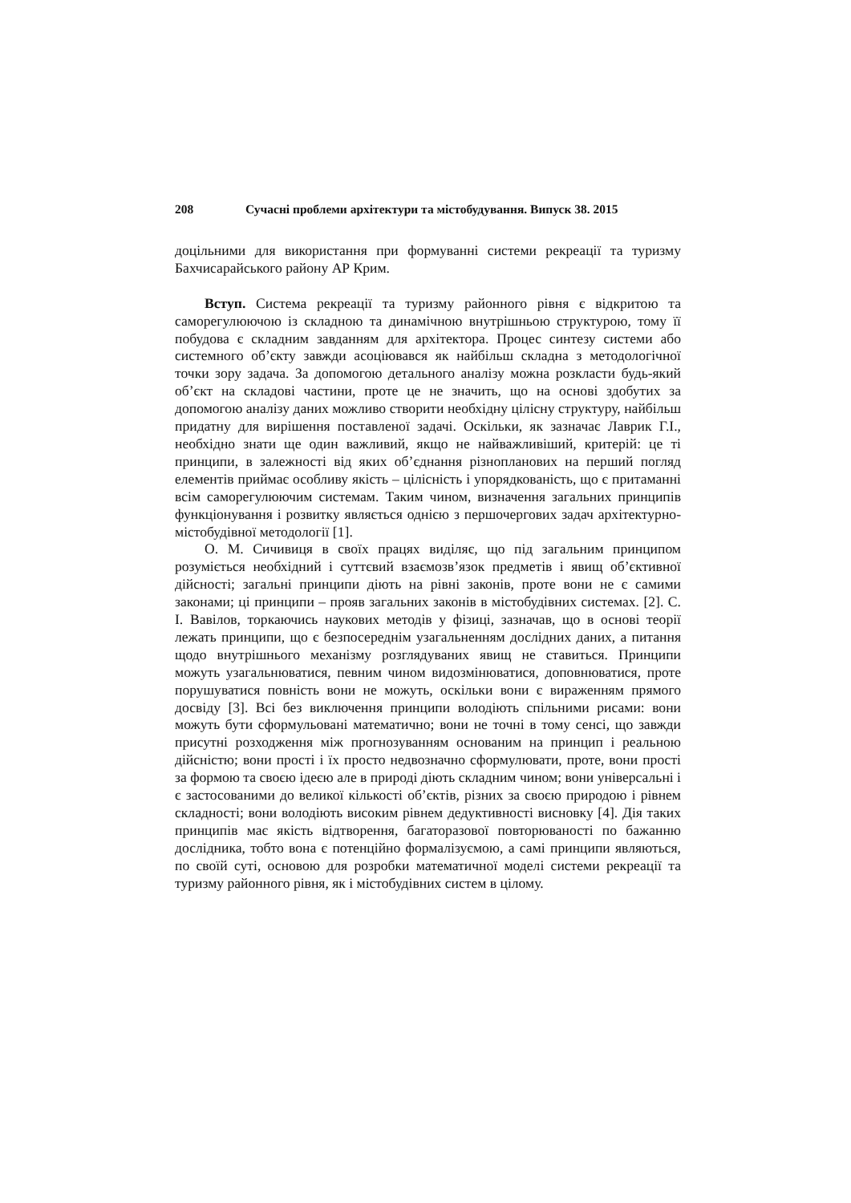208 Сучасні проблеми архітектури та містобудування. Випуск 38. 2015
доцільними для використання при формуванні системи рекреації та туризму Бахчисарайського району АР Крим.
Вступ. Система рекреації та туризму районного рівня є відкритою та саморегулюючою із складною та динамічною внутрішньою структурою, тому її побудова є складним завданням для архітектора. Процес синтезу системи або системного об’єкту завжди асоціювався як найбільш складна з методологічної точки зору задача. За допомогою детального аналізу можна розкласти будь-який об’єкт на складові частини, проте це не значить, що на основі здобутих за допомогою аналізу даних можливо створити необхідну цілісну структуру, найбільш придатну для вирішення поставленої задачі. Оскільки, як зазначає Лаврик Г.І., необхідно знати ще один важливий, якщо не найважливіший, критерій: це ті принципи, в залежності від яких об’єднання різнопланових на перший погляд елементів приймає особливу якість – цілісність і упорядкованість, що є притаманні всім саморегулюючим системам. Таким чином, визначення загальних принципів функціонування і розвитку являється однією з першочергових задач архітектурно-містобудівної методології [1].
О. М. Сичивиця в своїх працях виділяє, що під загальним принципом розуміється необхідний і суттєвий взаємозв’язок предметів і явищ об’єктивної дійсності; загальні принципи діють на рівні законів, проте вони не є самими законами; ці принципи – прояв загальних законів в містобудівних системах. [2]. С. І. Вавілов, торкаючись наукових методів у фізиці, зазначав, що в основі теорії лежать принципи, що є безпосереднім узагальненням дослідних даних, а питання щодо внутрішнього механізму розглядуваних явищ не ставиться. Принципи можуть узагальнюватися, певним чином видозмінюватися, доповнюватися, проте порушуватися повність вони не можуть, оскільки вони є вираженням прямого досвіду [3]. Всі без виключення принципи володіють спільними рисами: вони можуть бути сформульовані математично; вони не точні в тому сенсі, що завжди присутні розходження між прогнозуванням основаним на принцип і реальною дійсністю; вони прості і їх просто недвозначно сформулювати, проте, вони прості за формою та своєю ідеєю але в природі діють складним чином; вони універсальні і є застосованими до великої кількості об’єктів, різних за своєю природою і рівнем складності; вони володіють високим рівнем дедуктивності висновку [4]. Дія таких принципів має якість відтворення, багаторазової повторюваності по бажанню дослідника, тобто вона є потенційно формалізуємою, а самі принципи являються, по своїй суті, основою для розробки математичної моделі системи рекреації та туризму районного рівня, як і містобудівних систем в цілому.